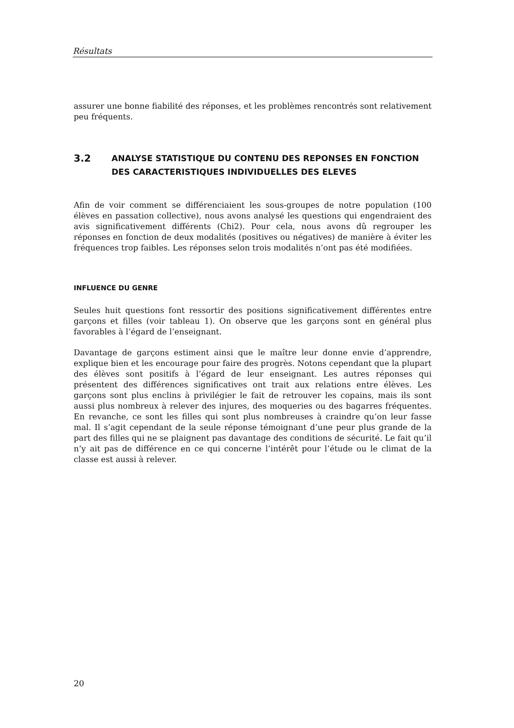Résultats
assurer une bonne fiabilité des réponses, et les problèmes rencontrés sont relativement peu fréquents.
3.2 ANALYSE STATISTIQUE DU CONTENU DES REPONSES EN FONCTION
DES CARACTERISTIQUES INDIVIDUELLES DES ELEVES
Afin de voir comment se différenciaient les sous-groupes de notre population (100 élèves en passation collective), nous avons analysé les questions qui engendraient des avis significativement différents (Chi2). Pour cela, nous avons dû regrouper les réponses en fonction de deux modalités (positives ou négatives) de manière à éviter les fréquences trop faibles. Les réponses selon trois modalités n’ont pas été modifiées.
INFLUENCE DU GENRE
Seules huit questions font ressortir des positions significativement différentes entre garçons et filles (voir tableau 1). On observe que les garçons sont en général plus favorables à l’égard de l’enseignant.
Davantage de garçons estiment ainsi que le maître leur donne envie d’apprendre, explique bien et les encourage pour faire des progrès. Notons cependant que la plupart des élèves sont positifs à l’égard de leur enseignant. Les autres réponses qui présentent des différences significatives ont trait aux relations entre élèves. Les garçons sont plus enclins à privilégier le fait de retrouver les copains, mais ils sont aussi plus nombreux à relever des injures, des moqueries ou des bagarres fréquentes. En revanche, ce sont les filles qui sont plus nombreuses à craindre qu’on leur fasse mal. Il s’agit cependant de la seule réponse témoignant d’une peur plus grande de la part des filles qui ne se plaignent pas davantage des conditions de sécurité. Le fait qu’il n’y ait pas de différence en ce qui concerne l’intérêt pour l’étude ou le climat de la classe est aussi à relever.
20